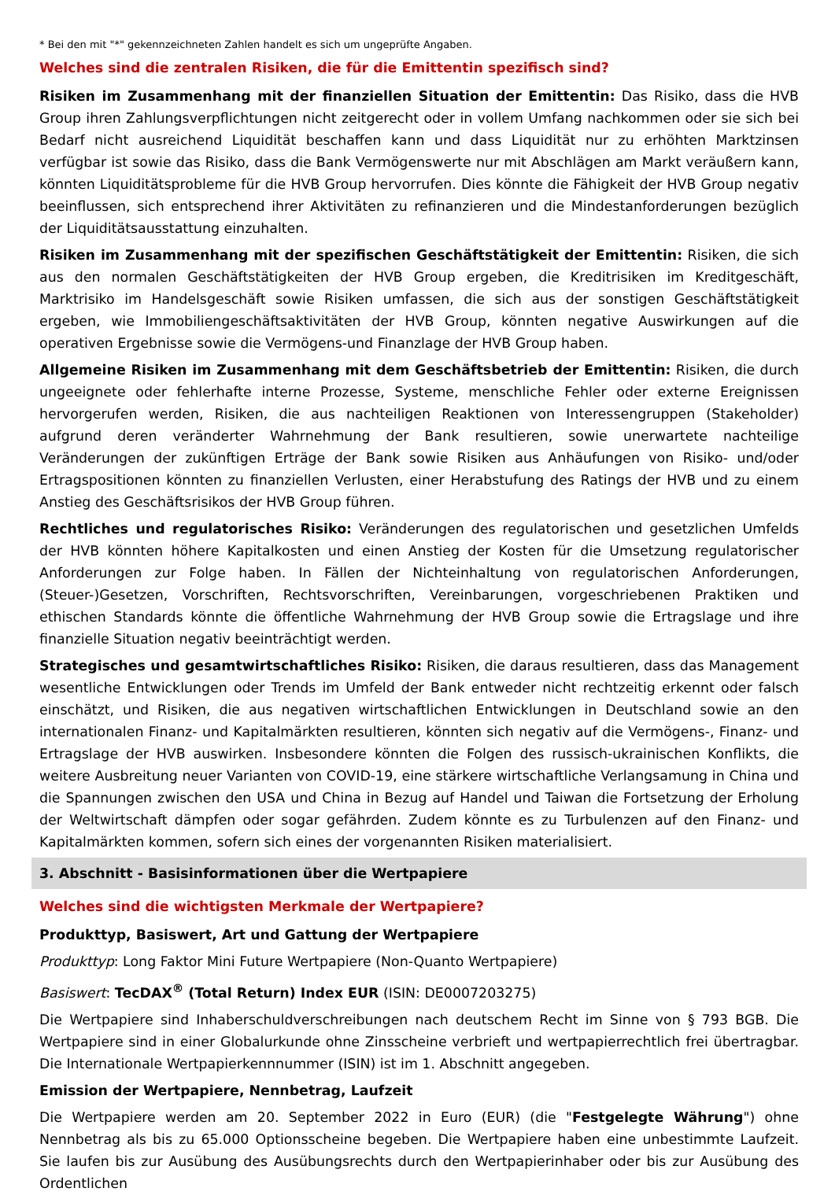* Bei den mit "*" gekennzeichneten Zahlen handelt es sich um ungeprüfte Angaben.
Welches sind die zentralen Risiken, die für die Emittentin spezifisch sind?
Risiken im Zusammenhang mit der finanziellen Situation der Emittentin: Das Risiko, dass die HVB Group ihren Zahlungsverpflichtungen nicht zeitgerecht oder in vollem Umfang nachkommen oder sie sich bei Bedarf nicht ausreichend Liquidität beschaffen kann und dass Liquidität nur zu erhöhten Marktzinsen verfügbar ist sowie das Risiko, dass die Bank Vermögenswerte nur mit Abschlägen am Markt veräußern kann, könnten Liquiditätsprobleme für die HVB Group hervorrufen. Dies könnte die Fähigkeit der HVB Group negativ beeinflussen, sich entsprechend ihrer Aktivitäten zu refinanzieren und die Mindestanforderungen bezüglich der Liquiditätsausstattung einzuhalten.
Risiken im Zusammenhang mit der spezifischen Geschäftstätigkeit der Emittentin: Risiken, die sich aus den normalen Geschäftstätigkeiten der HVB Group ergeben, die Kreditrisiken im Kreditgeschäft, Marktrisiko im Handelsgeschäft sowie Risiken umfassen, die sich aus der sonstigen Geschäftstätigkeit ergeben, wie Immobiliengeschäftsaktivitäten der HVB Group, könnten negative Auswirkungen auf die operativen Ergebnisse sowie die Vermögens-und Finanzlage der HVB Group haben.
Allgemeine Risiken im Zusammenhang mit dem Geschäftsbetrieb der Emittentin: Risiken, die durch ungeeignete oder fehlerhafte interne Prozesse, Systeme, menschliche Fehler oder externe Ereignissen hervorgerufen werden, Risiken, die aus nachteiligen Reaktionen von Interessengruppen (Stakeholder) aufgrund deren veränderter Wahrnehmung der Bank resultieren, sowie unerwartete nachteilige Veränderungen der zukünftigen Erträge der Bank sowie Risiken aus Anhäufungen von Risiko- und/oder Ertragspositionen könnten zu finanziellen Verlusten, einer Herabstufung des Ratings der HVB und zu einem Anstieg des Geschäftsrisikos der HVB Group führen.
Rechtliches und regulatorisches Risiko: Veränderungen des regulatorischen und gesetzlichen Umfelds der HVB könnten höhere Kapitalkosten und einen Anstieg der Kosten für die Umsetzung regulatorischer Anforderungen zur Folge haben. In Fällen der Nichteinhaltung von regulatorischen Anforderungen, (Steuer-)Gesetzen, Vorschriften, Rechtsvorschriften, Vereinbarungen, vorgeschriebenen Praktiken und ethischen Standards könnte die öffentliche Wahrnehmung der HVB Group sowie die Ertragslage und ihre finanzielle Situation negativ beeinträchtigt werden.
Strategisches und gesamtwirtschaftliches Risiko: Risiken, die daraus resultieren, dass das Management wesentliche Entwicklungen oder Trends im Umfeld der Bank entweder nicht rechtzeitig erkennt oder falsch einschätzt, und Risiken, die aus negativen wirtschaftlichen Entwicklungen in Deutschland sowie an den internationalen Finanz- und Kapitalmärkten resultieren, könnten sich negativ auf die Vermögens-, Finanz- und Ertragslage der HVB auswirken. Insbesondere könnten die Folgen des russisch-ukrainischen Konflikts, die weitere Ausbreitung neuer Varianten von COVID-19, eine stärkere wirtschaftliche Verlangsamung in China und die Spannungen zwischen den USA und China in Bezug auf Handel und Taiwan die Fortsetzung der Erholung der Weltwirtschaft dämpfen oder sogar gefährden. Zudem könnte es zu Turbulenzen auf den Finanz- und Kapitalmärkten kommen, sofern sich eines der vorgenannten Risiken materialisiert.
3. Abschnitt - Basisinformationen über die Wertpapiere
Welches sind die wichtigsten Merkmale der Wertpapiere?
Produkttyp, Basiswert, Art und Gattung der Wertpapiere
Produkttyp: Long Faktor Mini Future Wertpapiere (Non-Quanto Wertpapiere)
Basiswert: TecDAX<sup>®</sup> (Total Return) Index EUR (ISIN: DE0007203275)
Die Wertpapiere sind Inhaberschuldverschreibungen nach deutschem Recht im Sinne von § 793 BGB. Die Wertpapiere sind in einer Globalurkunde ohne Zinsscheine verbrieft und wertpapierrechtlich frei übertragbar. Die Internationale Wertpapierkennnummer (ISIN) ist im 1. Abschnitt angegeben.
Emission der Wertpapiere, Nennbetrag, Laufzeit
Die Wertpapiere werden am 20. September 2022 in Euro (EUR) (die "Festgelegte Währung") ohne Nennbetrag als bis zu 65.000 Optionsscheine begeben. Die Wertpapiere haben eine unbestimmte Laufzeit. Sie laufen bis zur Ausübung des Ausübungsrechts durch den Wertpapierinhaber oder bis zur Ausübung des Ordentlichen